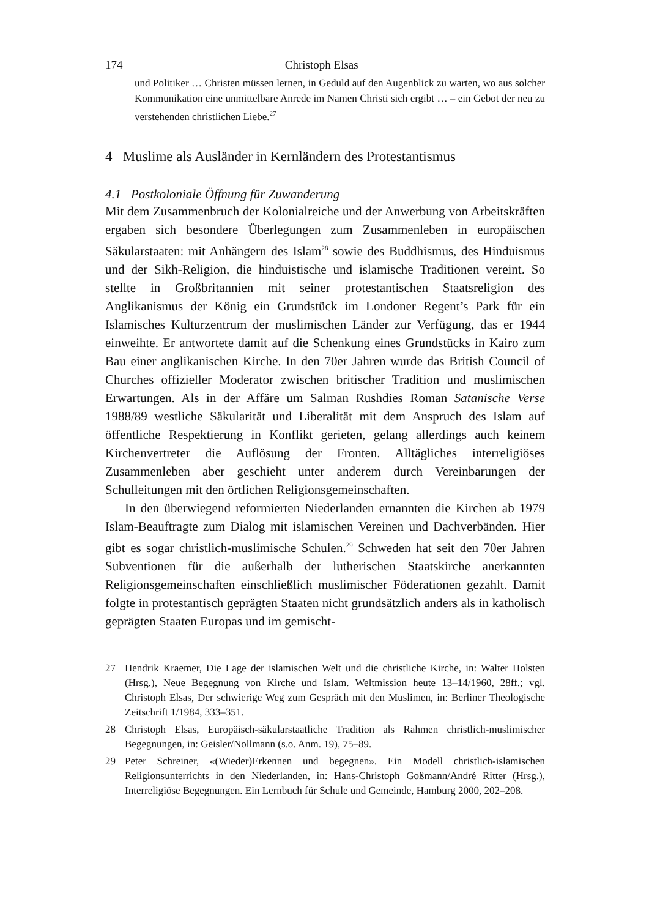174 Christoph Elsas
und Politiker … Christen müssen lernen, in Geduld auf den Augenblick zu warten, wo aus solcher Kommunikation eine unmittelbare Anrede im Namen Christi sich ergibt … – ein Gebot der neu zu verstehenden christlichen Liebe.<sup>27</sup>
4 Muslime als Ausländer in Kernländern des Protestantismus
4.1 Postkoloniale Öffnung für Zuwanderung
Mit dem Zusammenbruch der Kolonialreiche und der Anwerbung von Arbeitskräften ergaben sich besondere Überlegungen zum Zusammenleben in europäischen Säkularstaaten: mit Anhängern des Islam<sup>28</sup> sowie des Buddhismus, des Hinduismus und der Sikh-Religion, die hinduistische und islamische Traditionen vereint. So stellte in Großbritannien mit seiner protestantischen Staatsreligion des Anglikanismus der König ein Grundstück im Londoner Regent’s Park für ein Islamisches Kulturzentrum der muslimischen Länder zur Verfügung, das er 1944 einweihte. Er antwortete damit auf die Schenkung eines Grundstücks in Kairo zum Bau einer anglikanischen Kirche. In den 70er Jahren wurde das British Council of Churches offizieller Moderator zwischen britischer Tradition und muslimischen Erwartungen. Als in der Affäre um Salman Rushdies Roman Satanische Verse 1988/89 westliche Säkularität und Liberalität mit dem Anspruch des Islam auf öffentliche Respektierung in Konflikt gerieten, gelang allerdings auch keinem Kirchenvertreter die Auflösung der Fronten. Alltägliches interreligiöses Zusammenleben aber geschieht unter anderem durch Vereinbarungen der Schulleitungen mit den örtlichen Religionsgemeinschaften.
In den überwiegend reformierten Niederlanden ernannten die Kirchen ab 1979 Islam-Beauftragte zum Dialog mit islamischen Vereinen und Dachverbänden. Hier gibt es sogar christlich-muslimische Schulen.<sup>29</sup> Schweden hat seit den 70er Jahren Subventionen für die außerhalb der lutherischen Staatskirche anerkannten Religionsgemeinschaften einschließlich muslimischer Föderationen gezahlt. Damit folgte in protestantisch geprägten Staaten nicht grundsätzlich anders als in katholisch geprägten Staaten Europas und im gemischt-
27 Hendrik Kraemer, Die Lage der islamischen Welt und die christliche Kirche, in: Walter Holsten (Hrsg.), Neue Begegnung von Kirche und Islam. Weltmission heute 13–14/1960, 28ff.; vgl. Christoph Elsas, Der schwierige Weg zum Gespräch mit den Muslimen, in: Berliner Theologische Zeitschrift 1/1984, 333–351.
28 Christoph Elsas, Europäisch-säkularstaatliche Tradition als Rahmen christlich-muslimischer Begegnungen, in: Geisler/Nollmann (s.o. Anm. 19), 75–89.
29 Peter Schreiner, «(Wieder)Erkennen und begegnen». Ein Modell christlich-islamischen Religionsunterrichts in den Niederlanden, in: Hans-Christoph Goßmann/André Ritter (Hrsg.), Interreligiöse Begegnungen. Ein Lernbuch für Schule und Gemeinde, Hamburg 2000, 202–208.